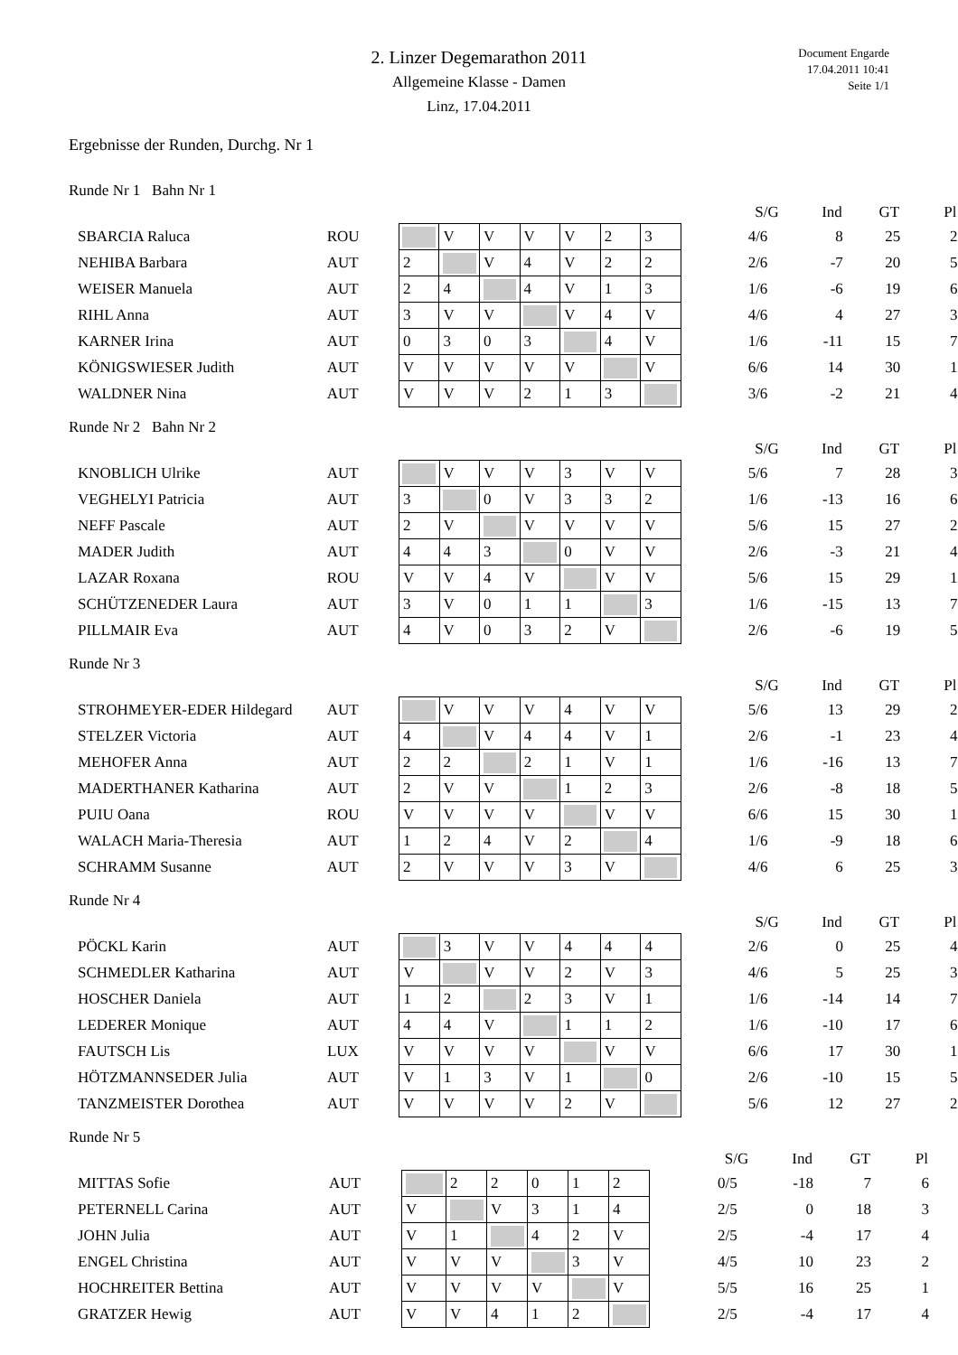2. Linzer Degemarathon 2011
Allgemeine Klasse - Damen
Linz, 17.04.2011
Document Engarde
17.04.2011 10:41
Seite 1/1
Ergebnisse der Runden, Durchg. Nr 1
Runde Nr 1 Bahn Nr 1
| | | | | | | | | | | S/G | Ind | GT | Pl |
| --- | --- | --- | --- | --- | --- | --- | --- | --- | --- | --- | --- | --- | --- |
| SBARCIA Raluca | ROU | | V | V | V | V | 2 | 3 | | 4/6 | 8 | 25 | 2 |
| NEHIBA Barbara | AUT | 2 | | V | 4 | V | 2 | 2 | | 2/6 | -7 | 20 | 5 |
| WEISER Manuela | AUT | 2 | 4 | | 4 | V | 1 | 3 | | 1/6 | -6 | 19 | 6 |
| RIHL Anna | AUT | 3 | V | V | | V | 4 | V | | 4/6 | 4 | 27 | 3 |
| KARNER Irina | AUT | 0 | 3 | 0 | 3 | | 4 | V | | 1/6 | -11 | 15 | 7 |
| KÖNIGSWIESER Judith | AUT | V | V | V | V | V | | V | | 6/6 | 14 | 30 | 1 |
| WALDNER Nina | AUT | V | V | V | 2 | 1 | 3 | | | 3/6 | -2 | 21 | 4 |
Runde Nr 2 Bahn Nr 2
| | | | | | | | | | | S/G | Ind | GT | Pl |
| --- | --- | --- | --- | --- | --- | --- | --- | --- | --- | --- | --- | --- | --- |
| KNOBLICH Ulrike | AUT | | V | V | V | 3 | V | V | | 5/6 | 7 | 28 | 3 |
| VEGHELYI Patricia | AUT | 3 | | 0 | V | 3 | 3 | 2 | | 1/6 | -13 | 16 | 6 |
| NEFF Pascale | AUT | 2 | V | | V | V | V | V | | 5/6 | 15 | 27 | 2 |
| MADER Judith | AUT | 4 | 4 | 3 | | 0 | V | V | | 2/6 | -3 | 21 | 4 |
| LAZAR Roxana | ROU | V | V | 4 | V | | V | V | | 5/6 | 15 | 29 | 1 |
| SCHÜTZENEDER Laura | AUT | 3 | V | 0 | 1 | 1 | | 3 | | 1/6 | -15 | 13 | 7 |
| PILLMAIR Eva | AUT | 4 | V | 0 | 3 | 2 | V | | | 2/6 | -6 | 19 | 5 |
Runde Nr 3
| | | | | | | | | | | S/G | Ind | GT | Pl |
| --- | --- | --- | --- | --- | --- | --- | --- | --- | --- | --- | --- | --- | --- |
| STROHMEYER-EDER Hildegard | AUT | | V | V | V | 4 | V | V | | 5/6 | 13 | 29 | 2 |
| STELZER Victoria | AUT | 4 | | V | 4 | 4 | V | 1 | | 2/6 | -1 | 23 | 4 |
| MEHOFER Anna | AUT | 2 | 2 | | 2 | 1 | V | 1 | | 1/6 | -16 | 13 | 7 |
| MADERTHANER Katharina | AUT | 2 | V | V | | 1 | 2 | 3 | | 2/6 | -8 | 18 | 5 |
| PUIU Oana | ROU | V | V | V | V | | V | V | | 6/6 | 15 | 30 | 1 |
| WALACH Maria-Theresia | AUT | 1 | 2 | 4 | V | 2 | | 4 | | 1/6 | -9 | 18 | 6 |
| SCHRAMM Susanne | AUT | 2 | V | V | V | 3 | V | | | 4/6 | 6 | 25 | 3 |
Runde Nr 4
| | | | | | | | | | | S/G | Ind | GT | Pl |
| --- | --- | --- | --- | --- | --- | --- | --- | --- | --- | --- | --- | --- | --- |
| PÖCKL Karin | AUT | | 3 | V | V | 4 | 4 | 4 | | 2/6 | 0 | 25 | 4 |
| SCHMEDLER Katharina | AUT | V | | V | V | 2 | V | 3 | | 4/6 | 5 | 25 | 3 |
| HOSCHER Daniela | AUT | 1 | 2 | | 2 | 3 | V | 1 | | 1/6 | -14 | 14 | 7 |
| LEDERER Monique | AUT | 4 | 4 | V | | 1 | 1 | 2 | | 1/6 | -10 | 17 | 6 |
| FAUTSCH Lis | LUX | V | V | V | V | | V | V | | 6/6 | 17 | 30 | 1 |
| HÖTZMANNSEDER Julia | AUT | V | 1 | 3 | V | 1 | | 0 | | 2/6 | -10 | 15 | 5 |
| TANZMEISTER Dorothea | AUT | V | V | V | V | 2 | V | | | 5/6 | 12 | 27 | 2 |
Runde Nr 5
| | | | | | | | | | S/G | Ind | GT | Pl |
| --- | --- | --- | --- | --- | --- | --- | --- | --- | --- | --- | --- | --- |
| MITTAS Sofie | AUT | | 2 | 2 | 0 | 1 | 2 | | 0/5 | -18 | 7 | 6 |
| PETERNELL Carina | AUT | V | | V | 3 | 1 | 4 | | 2/5 | 0 | 18 | 3 |
| JOHN Julia | AUT | V | 1 | | 4 | 2 | V | | 2/5 | -4 | 17 | 4 |
| ENGEL Christina | AUT | V | V | V | | 3 | V | | 4/5 | 10 | 23 | 2 |
| HOCHREITER Bettina | AUT | V | V | V | V | | V | | 5/5 | 16 | 25 | 1 |
| GRATZER Hewig | AUT | V | V | 4 | 1 | 2 | | | 2/5 | -4 | 17 | 4 |